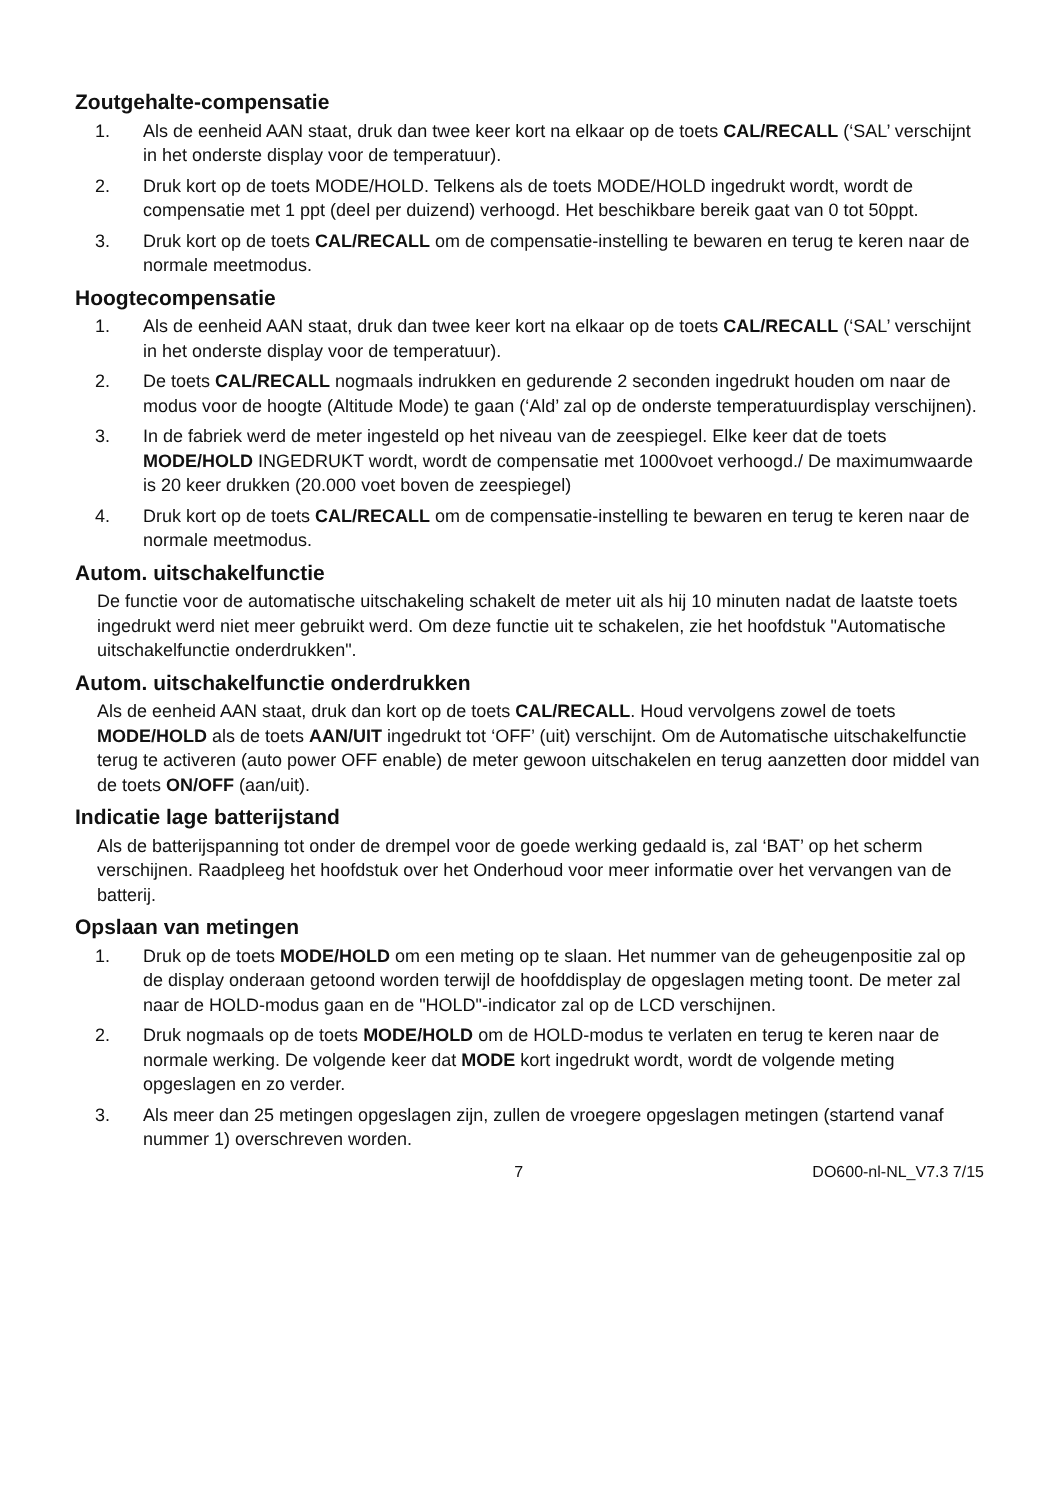Zoutgehalte-compensatie
1. Als de eenheid AAN staat, druk dan twee keer kort na elkaar op de toets CAL/RECALL (‘SAL’ verschijnt in het onderste display voor de temperatuur).
2. Druk kort op de toets MODE/HOLD. Telkens als de toets MODE/HOLD ingedrukt wordt, wordt de compensatie met 1 ppt (deel per duizend) verhoogd. Het beschikbare bereik gaat van 0 tot 50ppt.
3. Druk kort op de toets CAL/RECALL om de compensatie-instelling te bewaren en terug te keren naar de normale meetmodus.
Hoogtecompensatie
1. Als de eenheid AAN staat, druk dan twee keer kort na elkaar op de toets CAL/RECALL (‘SAL’ verschijnt in het onderste display voor de temperatuur).
2. De toets CAL/RECALL nogmaals indrukken en gedurende 2 seconden ingedrukt houden om naar de modus voor de hoogte (Altitude Mode) te gaan (‘Ald’ zal op de onderste temperatuurdisplay verschijnen).
3. In de fabriek werd de meter ingesteld op het niveau van de zeespiegel. Elke keer dat de toets MODE/HOLD INGEDRUKT wordt, wordt de compensatie met 1000voet verhoogd./ De maximumwaarde is 20 keer drukken (20.000 voet boven de zeespiegel)
4. Druk kort op de toets CAL/RECALL om de compensatie-instelling te bewaren en terug te keren naar de normale meetmodus.
Autom. uitschakelfunctie
De functie voor de automatische uitschakeling schakelt de meter uit als hij 10 minuten nadat de laatste toets ingedrukt werd niet meer gebruikt werd. Om deze functie uit te schakelen, zie het hoofdstuk "Automatische uitschakelfunctie onderdrukken".
Autom. uitschakelfunctie onderdrukken
Als de eenheid AAN staat, druk dan kort op de toets CAL/RECALL. Houd vervolgens zowel de toets MODE/HOLD als de toets AAN/UIT ingedrukt tot ‘OFF’ (uit) verschijnt. Om de Automatische uitschakelfunctie terug te activeren (auto power OFF enable) de meter gewoon uitschakelen en terug aanzetten door middel van de toets ON/OFF (aan/uit).
Indicatie lage batterijstand
Als de batterijspanning tot onder de drempel voor de goede werking gedaald is, zal ‘BAT’ op het scherm verschijnen. Raadpleeg het hoofdstuk over het Onderhoud voor meer informatie over het vervangen van de batterij.
Opslaan van metingen
1. Druk op de toets MODE/HOLD om een meting op te slaan. Het nummer van de geheugenpositie zal op de display onderaan getoond worden terwijl de hoofddisplay de opgeslagen meting toont. De meter zal naar de HOLD-modus gaan en de "HOLD"-indicator zal op de LCD verschijnen.
2. Druk nogmaals op de toets MODE/HOLD om de HOLD-modus te verlaten en terug te keren naar de normale werking. De volgende keer dat MODE kort ingedrukt wordt, wordt de volgende meting opgeslagen en zo verder.
3. Als meer dan 25 metingen opgeslagen zijn, zullen de vroegere opgeslagen metingen (startend vanaf nummer 1) overschreven worden.
7 DO600-nl-NL_V7.3 7/15